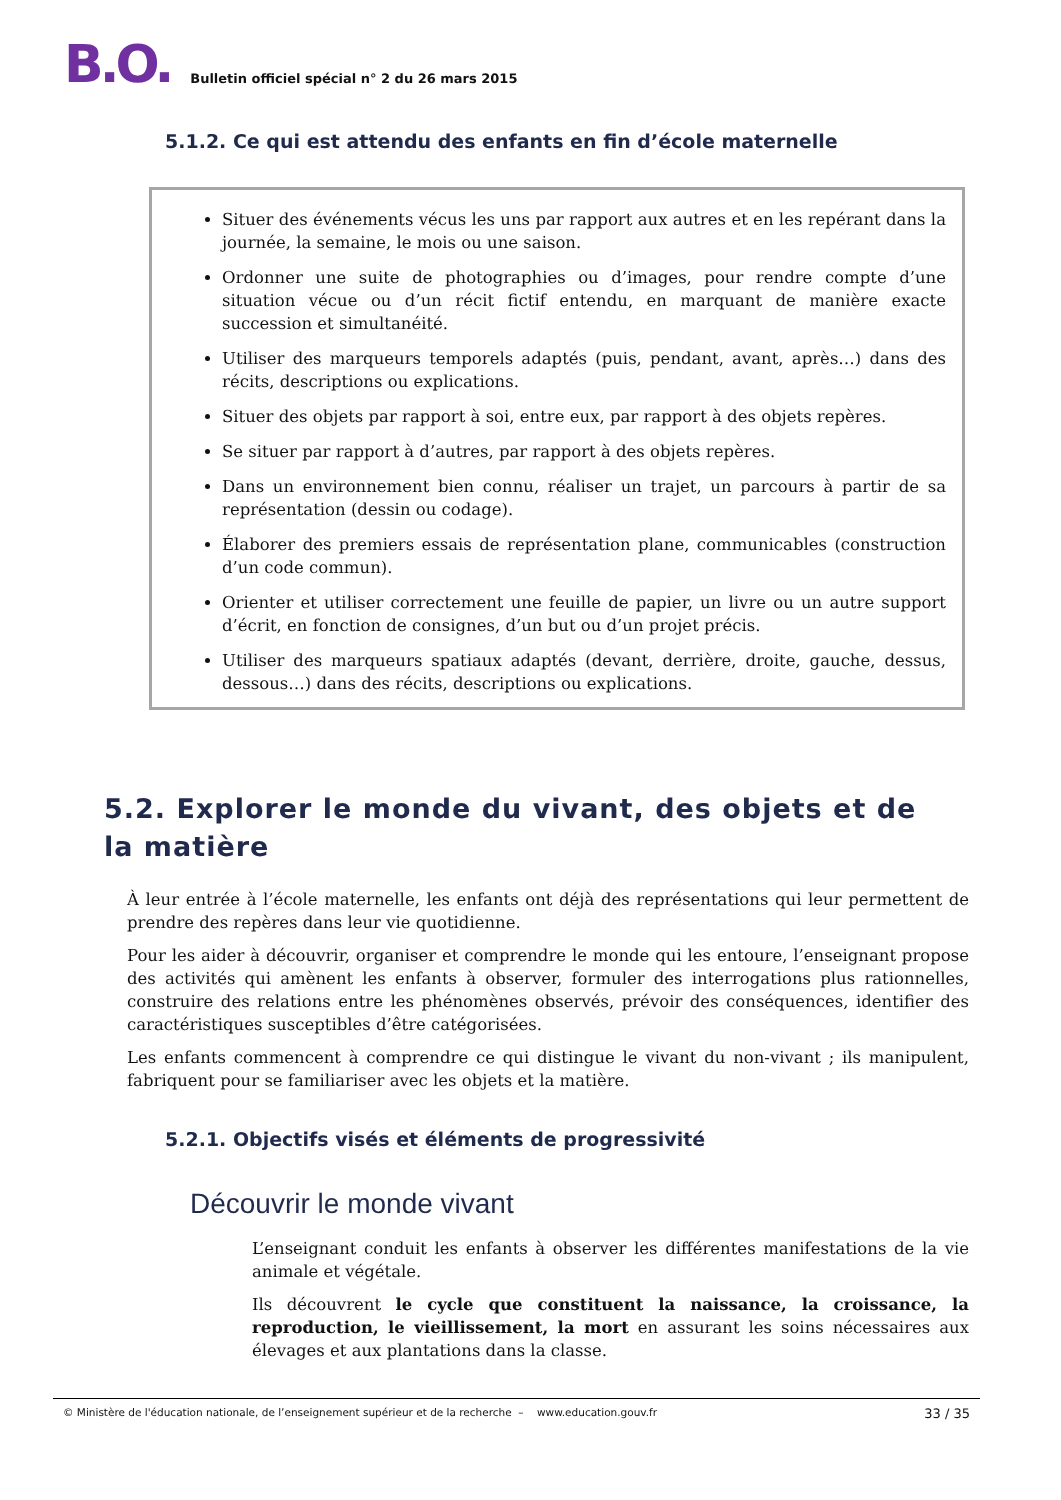B.O.
Bulletin officiel spécial n° 2 du 26 mars 2015
5.1.2. Ce qui est attendu des enfants en fin d’école maternelle
Situer des événements vécus les uns par rapport aux autres et en les repérant dans la journée, la semaine, le mois ou une saison.
Ordonner une suite de photographies ou d’images, pour rendre compte d’une situation vécue ou d’un récit fictif entendu, en marquant de manière exacte succession et simultanéité.
Utiliser des marqueurs temporels adaptés (puis, pendant, avant, après…) dans des récits, descriptions ou explications.
Situer des objets par rapport à soi, entre eux, par rapport à des objets repères.
Se situer par rapport à d’autres, par rapport à des objets repères.
Dans un environnement bien connu, réaliser un trajet, un parcours à partir de sa représentation (dessin ou codage).
Élaborer des premiers essais de représentation plane, communicables (construction d’un code commun).
Orienter et utiliser correctement une feuille de papier, un livre ou un autre support d’écrit, en fonction de consignes, d’un but ou d’un projet précis.
Utiliser des marqueurs spatiaux adaptés (devant, derrière, droite, gauche, dessus, dessous…) dans des récits, descriptions ou explications.
5.2. Explorer le monde du vivant, des objets et de la matière
À leur entrée à l’école maternelle, les enfants ont déjà des représentations qui leur permettent de prendre des repères dans leur vie quotidienne.
Pour les aider à découvrir, organiser et comprendre le monde qui les entoure, l’enseignant propose des activités qui amènent les enfants à observer, formuler des interrogations plus rationnelles, construire des relations entre les phénomènes observés, prévoir des conséquences, identifier des caractéristiques susceptibles d’être catégorisées.
Les enfants commencent à comprendre ce qui distingue le vivant du non-vivant ; ils manipulent, fabriquent pour se familiariser avec les objets et la matière.
5.2.1. Objectifs visés et éléments de progressivité
Découvrir le monde vivant
L’enseignant conduit les enfants à observer les différentes manifestations de la vie animale et végétale.
Ils découvrent le cycle que constituent la naissance, la croissance, la reproduction, le vieillissement, la mort en assurant les soins nécessaires aux élevages et aux plantations dans la classe.
© Ministère de l'éducation nationale, de l’enseignement supérieur et de la recherche – www.education.gouv.fr 33 / 35